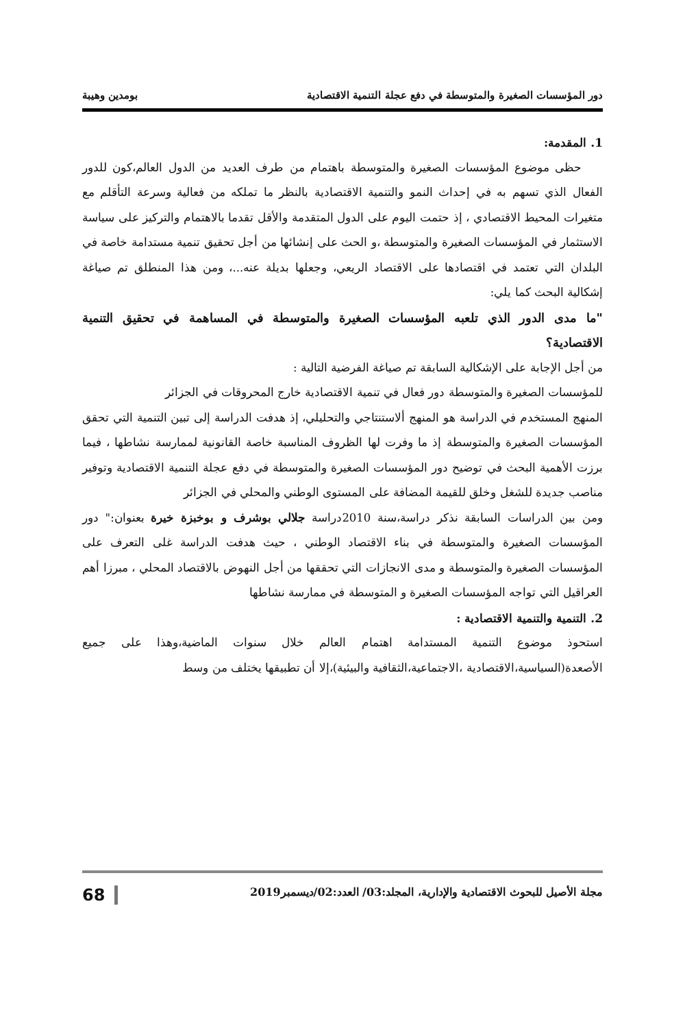دور المؤسسات الصغيرة والمتوسطة في دفع عجلة التنمية الاقتصادية بومدين وهيبة
1. المقدمة:
حظى موضوع المؤسسات الصغيرة والمتوسطة باهتمام من طرف العديد من الدول العالم،كون للدور الفعال الذي تسهم به في إحداث النمو والتنمية الاقتصادية بالنظر ما تملكه من فعالية وسرعة التأقلم مع متغيرات المحيط الاقتصادي ، إذ حتمت اليوم على الدول المتقدمة والأقل تقدما بالاهتمام والتركيز على سياسة الاستثمار في المؤسسات الصغيرة والمتوسطة ،و الحث على إنشائها من أجل تحقيق تنمية مستدامة خاصة في البلدان التي تعتمد في اقتصادها على الاقتصاد الريعي، وجعلها بديلة عنه...، ومن هذا المنطلق تم صياغة إشكالية البحث كما يلي:
"ما مدى الدور الذي تلعبه المؤسسات الصغيرة والمتوسطة في المساهمة في تحقيق التنمية الاقتصادية؟
من أجل الإجابة على الإشكالية السابقة تم صياغة الفرضية التالية :
للمؤسسات الصغيرة والمتوسطة دور فعال في تنمية الاقتصادية خارج المحروقات في الجزائر
المنهج المستخدم في الدراسة هو المنهج ألاستنتاجي والتحليلي، إذ هدفت الدراسة إلى تبين التنمية التي تحقق المؤسسات الصغيرة والمتوسطة إذ ما وفرت لها الظروف المناسبة خاصة القانونية لممارسة نشاطها ، فيما برزت الأهمية البحث في توضيح دور المؤسسات الصغيرة والمتوسطة في دفع عجلة التنمية الاقتصادية وتوفير مناصب جديدة للشغل وخلق للقيمة المضافة على المستوى الوطني والمحلي في الجزائر
ومن بين الدراسات السابقة نذكر دراسة،سنة 2010دراسة جلالي بوشرف و بوخبزة خيرة بعنوان:" دور المؤسسات الصغيرة والمتوسطة في بناء الاقتصاد الوطني ، حيث هدفت الدراسة غلى التعرف على المؤسسات الصغيرة والمتوسطة و مدى الانجازات التي تحققها من أجل النهوض بالاقتصاد المحلي ، مبرزا أهم العراقيل التي تواجه المؤسسات الصغيرة و المتوسطة في ممارسة نشاطها
2. التنمية والتنمية الاقتصادية :
استحوذ موضوع التنمية المستدامة اهتمام العالم خلال سنوات الماضية،وهذا على جميع الأصعدة(السياسية،الاقتصادية ،الاجتماعية،الثقافية والبيئية)،إلا أن تطبيقها يختلف من وسط
مجلة الأصيل للبحوث الاقتصادية والإدارية، المجلد:03/ العدد:02/ديسمبر2019 68